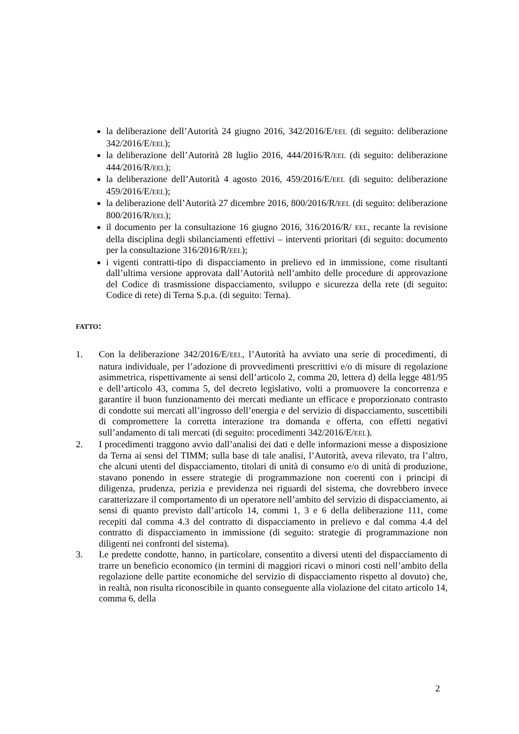la deliberazione dell’Autorità 24 giugno 2016, 342/2016/E/EEL (di seguito: deliberazione 342/2016/E/EEL);
la deliberazione dell’Autorità 28 luglio 2016, 444/2016/R/EEL (di seguito: deliberazione 444/2016/R/EEL);
la deliberazione dell’Autorità 4 agosto 2016, 459/2016/E/EEL (di seguito: deliberazione 459/2016/E/EEL);
la deliberazione dell’Autorità 27 dicembre 2016, 800/2016/R/EEL (di seguito: deliberazione 800/2016/R/EEL);
il documento per la consultazione 16 giugno 2016, 316/2016/R/ EEL, recante la revisione della disciplina degli sbilanciamenti effettivi – interventi prioritari (di seguito: documento per la consultazione 316/2016/R/EEL);
i vigenti contratti-tipo di dispacciamento in prelievo ed in immissione, come risultanti dall’ultima versione approvata dall’Autorità nell’ambito delle procedure di approvazione del Codice di trasmissione dispacciamento, sviluppo e sicurezza della rete (di seguito: Codice di rete) di Terna S.p.a. (di seguito: Terna).
FATTO:
1. Con la deliberazione 342/2016/E/EEL, l’Autorità ha avviato una serie di procedimenti, di natura individuale, per l’adozione di provvedimenti prescrittivi e/o di misure di regolazione asimmetrica, rispettivamente ai sensi dell’articolo 2, comma 20, lettera d) della legge 481/95 e dell’articolo 43, comma 5, del decreto legislativo, volti a promuovere la concorrenza e garantire il buon funzionamento dei mercati mediante un efficace e proporzionato contrasto di condotte sui mercati all’ingrosso dell’energia e del servizio di dispacciamento, suscettibili di compromettere la corretta interazione tra domanda e offerta, con effetti negativi sull’andamento di tali mercati (di seguito: procedimenti 342/2016/E/EEL).
2. I procedimenti traggono avvio dall’analisi dei dati e delle informazioni messe a disposizione da Terna ai sensi del TIMM; sulla base di tale analisi, l’Autorità, aveva rilevato, tra l’altro, che alcuni utenti del dispacciamento, titolari di unità di consumo e/o di unità di produzione, stavano ponendo in essere strategie di programmazione non coerenti con i principi di diligenza, prudenza, perizia e previdenza nei riguardi del sistema, che dovrebbero invece caratterizzare il comportamento di un operatore nell’ambito del servizio di dispacciamento, ai sensi di quanto previsto dall’articolo 14, commi 1, 3 e 6 della deliberazione 111, come recepiti dal comma 4.3 del contratto di dispacciamento in prelievo e dal comma 4.4 del contratto di dispacciamento in immissione (di seguito: strategie di programmazione non diligenti nei confronti del sistema).
3. Le predette condotte, hanno, in particolare, consentito a diversi utenti del dispacciamento di trarre un beneficio economico (in termini di maggiori ricavi o minori costi nell’ambito della regolazione delle partite economiche del servizio di dispacciamento rispetto al dovuto) che, in realtà, non risulta riconoscibile in quanto conseguente alla violazione del citato articolo 14, comma 6, della
2